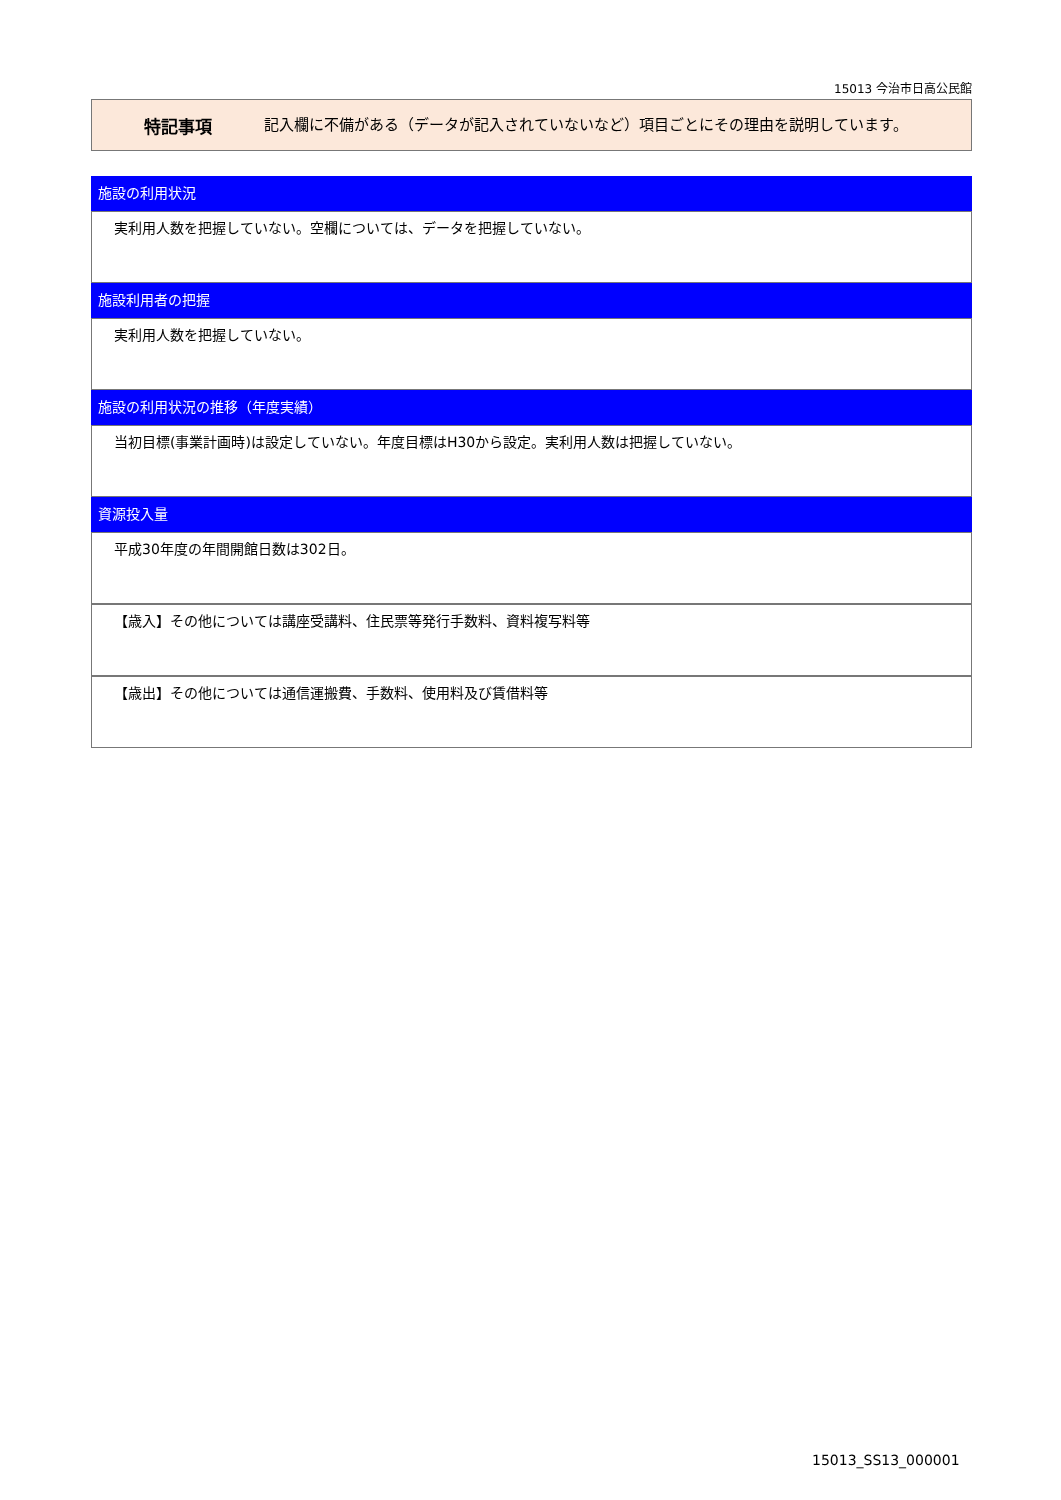15013 今治市日高公民館
特記事項
記入欄に不備がある（データが記入されていないなど）項目ごとにその理由を説明しています。
施設の利用状況
実利用人数を把握していない。空欄については、データを把握していない。
施設利用者の把握
実利用人数を把握していない。
施設の利用状況の推移（年度実績）
当初目標(事業計画時)は設定していない。年度目標はH30から設定。実利用人数は把握していない。
資源投入量
平成30年度の年間開館日数は302日。
【歳入】その他については講座受講料、住民票等発行手数料、資料複写料等
【歳出】その他については通信運搬費、手数料、使用料及び賃借料等
15013_SS13_000001